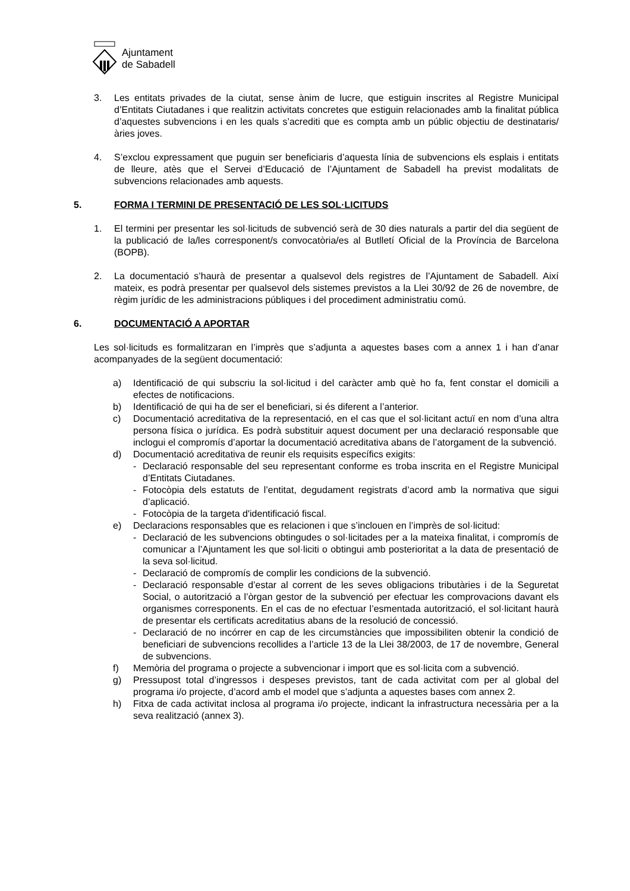Ajuntament
de Sabadell
3. Les entitats privades de la ciutat, sense ànim de lucre, que estiguin inscrites al Registre Municipal d’Entitats Ciutadanes i que realitzin activitats concretes que estiguin relacionades amb la finalitat pública d’aquestes subvencions i en les quals s’acrediti que es compta amb un públic objectiu de destinataris/àries joves.
4. S’exclou expressament que puguin ser beneficiaris d’aquesta línia de subvencions els esplais i entitats de lleure, atès que el Servei d’Educació de l’Ajuntament de Sabadell ha previst modalitats de subvencions relacionades amb aquests.
5. FORMA I TERMINI DE PRESENTACIÓ DE LES SOL·LICITUDS
1. El termini per presentar les sol·licituds de subvenció serà de 30 dies naturals a partir del dia següent de la publicació de la/les corresponent/s convocatòria/es al Butlletí Oficial de la Província de Barcelona (BOPB).
2. La documentació s’haurà de presentar a qualsevol dels registres de l’Ajuntament de Sabadell. Així mateix, es podrà presentar per qualsevol dels sistemes previstos a la Llei 30/92 de 26 de novembre, de règim jurídic de les administracions públiques i del procediment administratiu comú.
6. DOCUMENTACIÓ A APORTAR
Les sol·licituds es formalitzaran en l’imprès que s’adjunta a aquestes bases com a annex 1 i han d’anar acompanyades de la següent documentació:
a) Identificació de qui subscriu la sol·licitud i del caràcter amb què ho fa, fent constar el domicili a efectes de notificacions.
b) Identificació de qui ha de ser el beneficiari, si és diferent a l’anterior.
c) Documentació acreditativa de la representació, en el cas que el sol·licitant actuï en nom d’una altra persona física o jurídica. Es podrà substituir aquest document per una declaració responsable que inclogui el compromís d’aportar la documentació acreditativa abans de l’atorgament de la subvenció.
d) Documentació acreditativa de reunir els requisits específics exigits:
- Declaració responsable del seu representant conforme es troba inscrita en el Registre Municipal d’Entitats Ciutadanes.
- Fotocòpia dels estatuts de l’entitat, degudament registrats d’acord amb la normativa que sigui d’aplicació.
- Fotocòpia de la targeta d'identificació fiscal.
e) Declaracions responsables que es relacionen i que s’inclouen en l’imprès de sol·licitud:
- Declaració de les subvencions obtingudes o sol·licitades per a la mateixa finalitat, i compromís de comunicar a l’Ajuntament les que sol·liciti o obtingui amb posterioritat a la data de presentació de la seva sol·licitud.
- Declaració de compromís de complir les condicions de la subvenció.
- Declaració responsable d’estar al corrent de les seves obligacions tributàries i de la Seguretat Social, o autorització a l’òrgan gestor de la subvenció per efectuar les comprovacions davant els organismes corresponents. En el cas de no efectuar l’esmentada autorització, el sol·licitant haurà de presentar els certificats acreditatius abans de la resolució de concessió.
- Declaració de no incórrer en cap de les circumstàncies que impossibiliten obtenir la condició de beneficiari de subvencions recollides a l’article 13 de la Llei 38/2003, de 17 de novembre, General de subvencions.
f) Memòria del programa o projecte a subvencionar i import que es sol·licita com a subvenció.
g) Pressupost total d’ingressos i despeses previstos, tant de cada activitat com per al global del programa i/o projecte, d’acord amb el model que s’adjunta a aquestes bases com annex 2.
h) Fitxa de cada activitat inclosa al programa i/o projecte, indicant la infrastructura necessària per a la seva realització (annex 3).